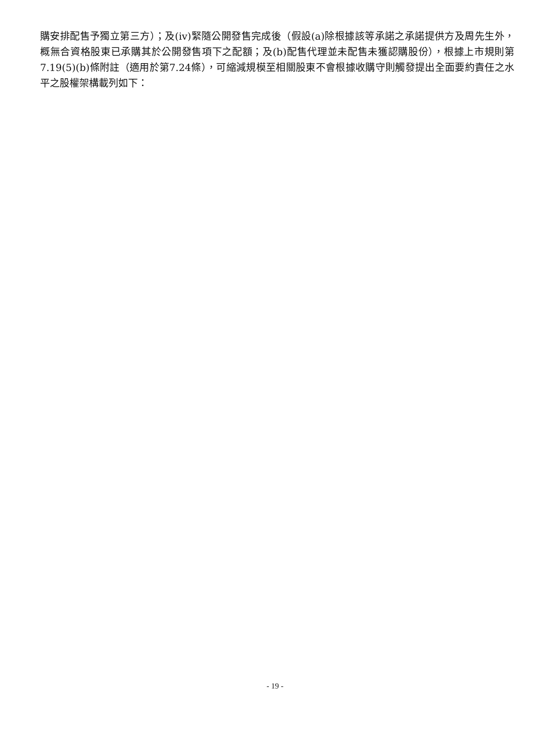購安排配售予獨立第三方）；及(iv)緊隨公開發售完成後（假設(a)除根據該等承諾之承諾提供方及周先生外，概無合資格股東已承購其於公開發售項下之配額；及(b)配售代理並未配售未獲認購股份），根據上市規則第7.19(5)(b)條附註（適用於第7.24條），可縮減規模至相關股東不會根據收購守則觸發提出全面要約責任之水平之股權架構載列如下：
- 19 -